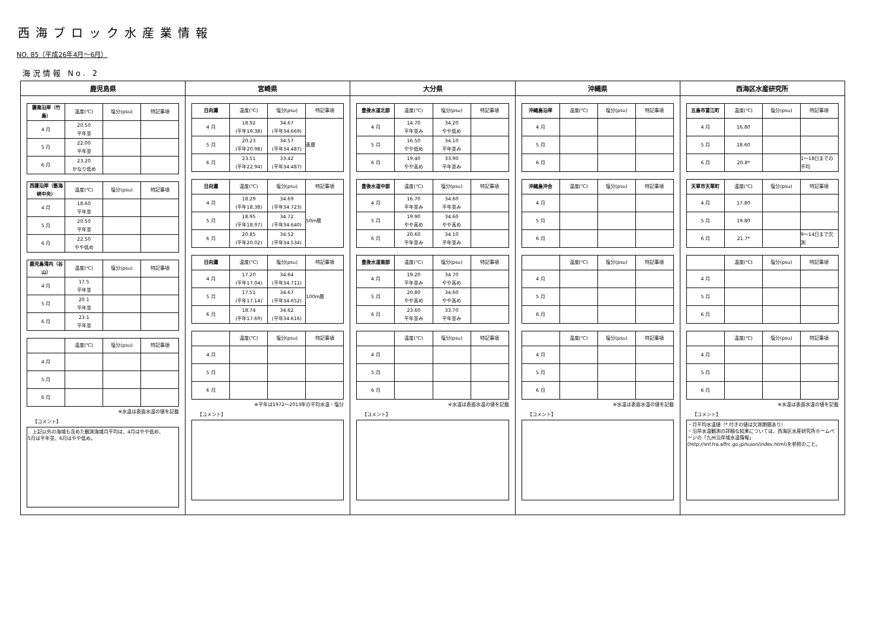西海ブロック水産業情報
NO. 85（平成26年4月～6月）
海況情報 No. 2
鹿児島県
| 薩南沿岸（竹島） | 温度(℃) | 塩分(psu) | 特記事項 |
| --- | --- | --- | --- |
| 4 月 | 20.50 平年並 | | |
| 5 月 | 22.00 平年並 | | |
| 6 月 | 23.20 かなり低め | | |
| 西薩沿岸（甑海峡中央） | 温度(℃) | 塩分(psu) | 特記事項 |
| --- | --- | --- | --- |
| 4 月 | 18.60 平年並 | | |
| 5 月 | 20.50 平年並 | | |
| 6 月 | 22.50 やや低め | | |
| 鹿児島湾内（谷山） | 温度(℃) | 塩分(psu) | 特記事項 |
| --- | --- | --- | --- |
| 4 月 | 17.5 平年並 | | |
| 5 月 | 20.1 平年並 | | |
| 6 月 | 23.1 平年並 | | |
| | 温度(℃) | 塩分(psu) | 特記事項 |
| --- | --- | --- | --- |
| 4 月 | | | |
| 5 月 | | | |
| 6 月 | | | |
※水温は表面水温の値を記載
【コメント】
　上記以外の海域も含めた観測海域月平均は、4月はやや低め、
5月は平年並、6月はやや低め。
宮崎県
| 日向灘 | 温度(℃) | 塩分(psu) | 特記事項 |
| --- | --- | --- | --- |
| 4 月 | 18.92 (平年19.38) | 34.67 (平年34.669) | 表層 |
| 5 月 | 20.23 (平年20.98) | 34.57 (平年34.487) | |
| 6 月 | 23.51 (平年22.94) | 33.42 (平年34.487) | |
| 日向灘 | 温度(℃) | 塩分(psu) | 特記事項 |
| --- | --- | --- | --- |
| 4 月 | 18.29 (平年18.38) | 34.69 (平年34.723) | 50m層 |
| 5 月 | 18.95 (平年18.97) | 34.72 (平年34.640) | |
| 6 月 | 20.85 (平年20.02) | 34.52 (平年34.534) | |
| 日向灘 | 温度(℃) | 塩分(psu) | 特記事項 |
| --- | --- | --- | --- |
| 4 月 | 17.20 (平年17.04) | 34.64 (平年34.711) | 100m層 |
| 5 月 | 17.51 (平年17.14) | 34.67 (平年34.652) | |
| 6 月 | 18.74 (平年17.69) | 34.62 (平年34.616) | |
| | 温度(℃) | 塩分(psu) | 特記事項 |
| --- | --- | --- | --- |
| 4 月 | | | |
| 5 月 | | | |
| 6 月 | | | |
※平年は1972～2013年の平均水温・塩分
【コメント】
大分県
| 豊後水道北部 | 温度(℃) | 塩分(psu) | 特記事項 |
| --- | --- | --- | --- |
| 4 月 | 14.70 平年並み | 34.20 やや低め | |
| 5 月 | 16.50 やや低め | 34.10 平年並み | |
| 6 月 | 19.40 やや高め | 33.90 平年並み | |
| 豊後水道中部 | 温度(℃) | 塩分(psu) | 特記事項 |
| --- | --- | --- | --- |
| 4 月 | 16.70 平年並み | 34.60 平年並み | |
| 5 月 | 19.90 やや高め | 34.60 やや高め | |
| 6 月 | 20.60 平年並み | 34.10 平年並み | |
| 豊後水道南部 | 温度(℃) | 塩分(psu) | 特記事項 |
| --- | --- | --- | --- |
| 4 月 | 19.20 平年並み | 34.70 やや高め | |
| 5 月 | 20.80 やや高め | 34.60 やや高め | |
| 6 月 | 23.60 平年並み | 33.70 平年並み | |
| | 温度(℃) | 塩分(psu) | 特記事項 |
| --- | --- | --- | --- |
| 4 月 | | | |
| 5 月 | | | |
| 6 月 | | | |
※水温は表面水温の値を記載
【コメント】
沖縄県
| 沖縄島沿岸 | 温度(℃) | 塩分(psu) | 特記事項 |
| --- | --- | --- | --- |
| 4 月 | | | |
| 5 月 | | | |
| 6 月 | | | |
| 沖縄島沖合 | 温度(℃) | 塩分(psu) | 特記事項 |
| --- | --- | --- | --- |
| 4 月 | | | |
| 5 月 | | | |
| 6 月 | | | |
| | 温度(℃) | 塩分(psu) | 特記事項 |
| --- | --- | --- | --- |
| 4 月 | | | |
| 5 月 | | | |
| 6 月 | | | |
| | 温度(℃) | 塩分(psu) | 特記事項 |
| --- | --- | --- | --- |
| 4 月 | | | |
| 5 月 | | | |
| 6 月 | | | |
※水温は表面水温の値を記載
【コメント】
西海区水産研究所
| 五島市富江町 | 温度(℃) | 塩分(psu) | 特記事項 |
| --- | --- | --- | --- |
| 4 月 | 16.80 | | |
| 5 月 | 18.60 | | |
| 6 月 | 20.8* | | 1～18日までの平均 |
| 天草市天草町 | 温度(℃) | 塩分(psu) | 特記事項 |
| --- | --- | --- | --- |
| 4 月 | 17.80 | | |
| 5 月 | 19.80 | | |
| 6 月 | 21.7* | | 9～14日まで欠測 |
| | 温度(℃) | 塩分(psu) | 特記事項 |
| --- | --- | --- | --- |
| 4 月 | | | |
| 5 月 | | | |
| 6 月 | | | |
| | 温度(℃) | 塩分(psu) | 特記事項 |
| --- | --- | --- | --- |
| 4 月 | | | |
| 5 月 | | | |
| 6 月 | | | |
※水温は表面水温の値を記載
【コメント】
・月平均水温値（* 付きの値は欠測期間あり）
・沿岸水温観測の詳細な結果については、西海区水産研究所ホームページの「九州沿岸域水温情報」
(http://snf.fra.affrc.go.jp/suion/index.html)を参照のこと。